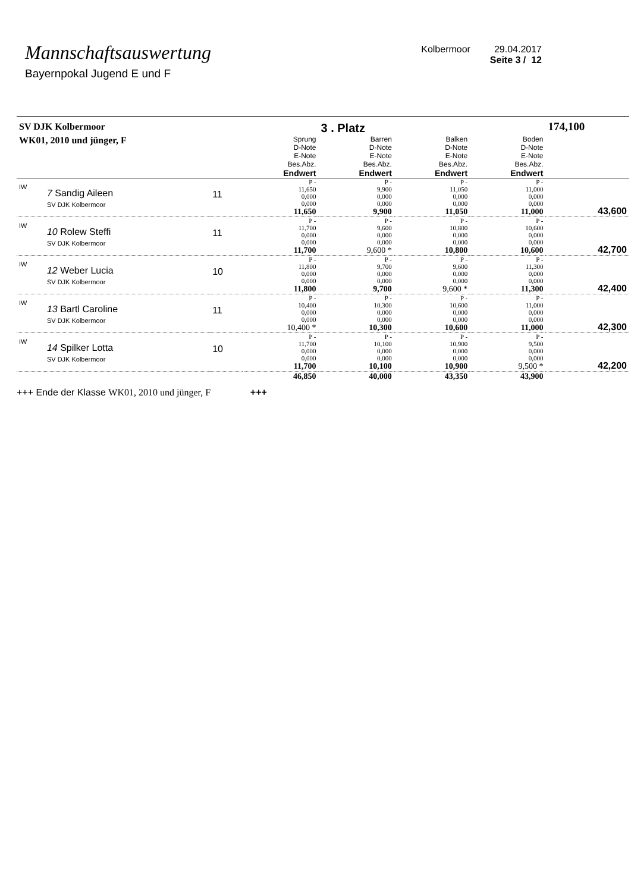Mannschaftsauswertung
Bayernpokal Jugend E und F
Kolbermoor 29.04.2017
Seite 3 / 12
| SV DJK Kolbermoor | | | | 3 . Platz | | | 174,100 |
| WK01, 2010 und jünger, F | | | Sprung D-Note E-Note Bes.Abz. Endwert | Barren D-Note E-Note Bes.Abz. Endwert | Balken D-Note E-Note Bes.Abz. Endwert | Boden D-Note E-Note Bes.Abz. Endwert | |
| IW | 7 Sandig Aileen SV DJK Kolbermoor | 11 | P - 11,650 0,000 0,000 11,650 | P - 9,900 0,000 0,000 9,900 | P - 11,050 0,000 0,000 11,050 | P - 11,000 0,000 0,000 11,000 | 43,600 |
| IW | 10 Rolew Steffi SV DJK Kolbermoor | 11 | P - 11,700 0,000 0,000 11,700 | P - 9,600 0,000 0,000 9,600 * | P - 10,800 0,000 0,000 10,800 | P - 10,600 0,000 0,000 10,600 | 42,700 |
| IW | 12 Weber Lucia SV DJK Kolbermoor | 10 | P - 11,800 0,000 0,000 11,800 | P - 9,700 0,000 0,000 9,700 | P - 9,600 0,000 0,000 9,600 * | P - 11,300 0,000 0,000 11,300 | 42,400 |
| IW | 13 Bartl Caroline SV DJK Kolbermoor | 11 | P - 10,400 0,000 0,000 10,400 * | P - 10,300 0,000 0,000 10,300 | P - 10,600 0,000 0,000 10,600 | P - 11,000 0,000 0,000 11,000 | 42,300 |
| IW | 14 Spilker Lotta SV DJK Kolbermoor | 10 | P - 11,700 0,000 0,000 11,700 | P - 10,100 0,000 0,000 10,100 | P - 10,900 0,000 0,000 10,900 | P - 9,500 0,000 0,000 9,500 * | 42,200 |
| | | | 46,850 | 40,000 | 43,350 | 43,900 | |
+++ Ende der Klasse WK01, 2010 und jünger, F +++